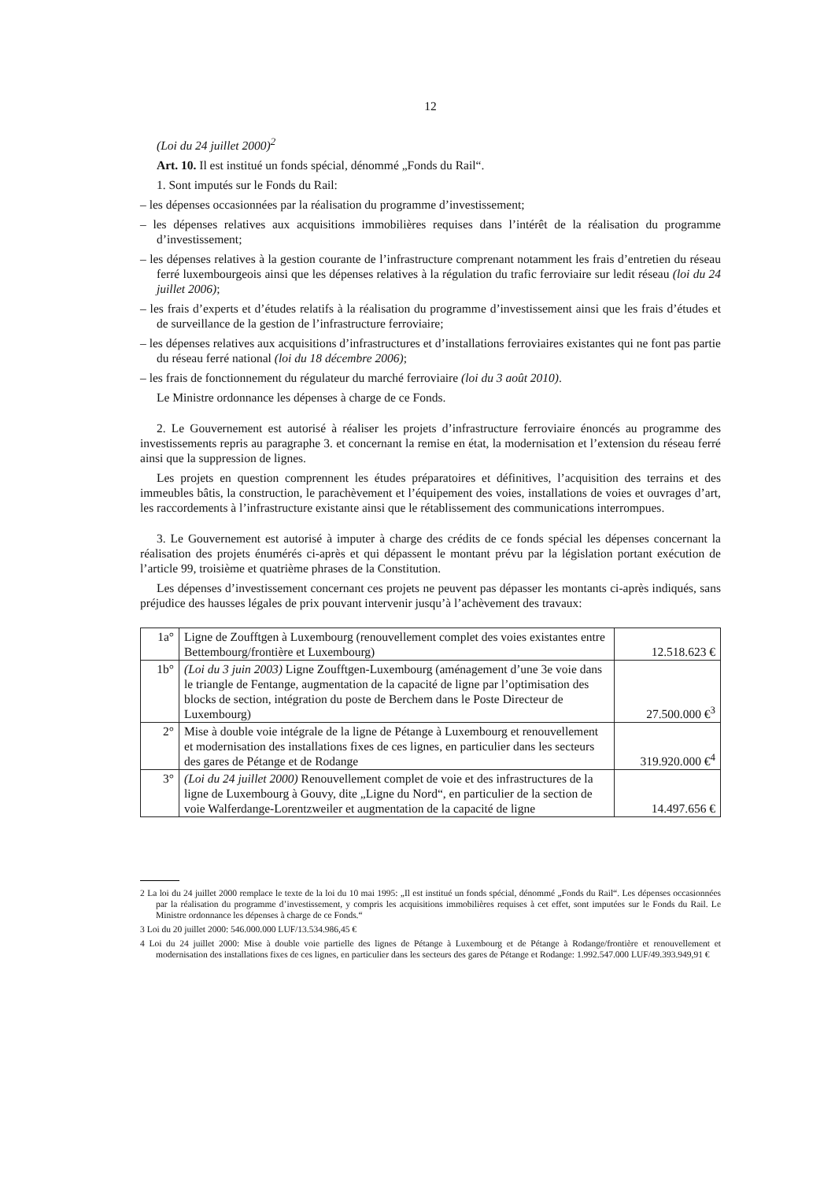12
(Loi du 24 juillet 2000)<sup>2</sup>
Art. 10. Il est institué un fonds spécial, dénommé „Fonds du Rail“.
1. Sont imputés sur le Fonds du Rail:
– les dépenses occasionnées par la réalisation du programme d’investissement;
– les dépenses relatives aux acquisitions immobilières requises dans l’intérêt de la réalisation du programme d’investissement;
– les dépenses relatives à la gestion courante de l’infrastructure comprenant notamment les frais d’entretien du réseau ferré luxembourgeois ainsi que les dépenses relatives à la régulation du trafic ferroviaire sur ledit réseau (loi du 24 juillet 2006);
– les frais d’experts et d’études relatifs à la réalisation du programme d’investissement ainsi que les frais d’études et de surveillance de la gestion de l’infrastructure ferroviaire;
– les dépenses relatives aux acquisitions d’infrastructures et d’installations ferroviaires existantes qui ne font pas partie du réseau ferré national (loi du 18 décembre 2006);
– les frais de fonctionnement du régulateur du marché ferroviaire (loi du 3 août 2010).
Le Ministre ordonnance les dépenses à charge de ce Fonds.
2. Le Gouvernement est autorisé à réaliser les projets d’infrastructure ferroviaire énoncés au programme des investissements repris au paragraphe 3. et concernant la remise en état, la modernisation et l’extension du réseau ferré ainsi que la suppression de lignes.
Les projets en question comprennent les études préparatoires et définitives, l’acquisition des terrains et des immeubles bâtis, la construction, le parachèvement et l’équipement des voies, installations de voies et ouvrages d’art, les raccordements à l’infrastructure existante ainsi que le rétablissement des communications interrompues.
3. Le Gouvernement est autorisé à imputer à charge des crédits de ce fonds spécial les dépenses concernant la réalisation des projets énumérés ci-après et qui dépassent le montant prévu par la législation portant exécution de l’article 99, troisième et quatrième phrases de la Constitution.
Les dépenses d’investissement concernant ces projets ne peuvent pas dépasser les montants ci-après indiqués, sans préjudice des hausses légales de prix pouvant intervenir jusqu’à l’achèvement des travaux:
| 1a° | Ligne de Zoufftgen à Luxembourg (renouvellement complet des voies existantes entre Bettembourg/frontière et Luxembourg) | 12.518.623 € |
| 1b° | (Loi du 3 juin 2003) Ligne Zoufftgen-Luxembourg (aménagement d’une 3e voie dans le triangle de Fentange, augmentation de la capacité de ligne par l’optimisation des blocks de section, intégration du poste de Berchem dans le Poste Directeur de Luxembourg) | 27.500.000 €<sup>3</sup> |
| 2° | Mise à double voie intégrale de la ligne de Pétange à Luxembourg et renouvellement et modernisation des installations fixes de ces lignes, en particulier dans les secteurs des gares de Pétange et de Rodange | 319.920.000 €<sup>4</sup> |
| 3° | (Loi du 24 juillet 2000) Renouvellement complet de voie et des infrastructures de la ligne de Luxembourg à Gouvy, dite „Ligne du Nord“, en particulier de la section de voie Walferdange-Lorentzweiler et augmentation de la capacité de ligne | 14.497.656 € |
2 La loi du 24 juillet 2000 remplace le texte de la loi du 10 mai 1995: „Il est institué un fonds spécial, dénommé „Fonds du Rail“. Les dépenses occasionnées par la réalisation du programme d’investissement, y compris les acquisitions immobilières requises à cet effet, sont imputées sur le Fonds du Rail. Le Ministre ordonnance les dépenses à charge de ce Fonds.“
3 Loi du 20 juillet 2000: 546.000.000 LUF/13.534.986,45 €
4 Loi du 24 juillet 2000: Mise à double voie partielle des lignes de Pétange à Luxembourg et de Pétange à Rodange/frontière et renouvellement et modernisation des installations fixes de ces lignes, en particulier dans les secteurs des gares de Pétange et Rodange: 1.992.547.000 LUF/49.393.949,91 €